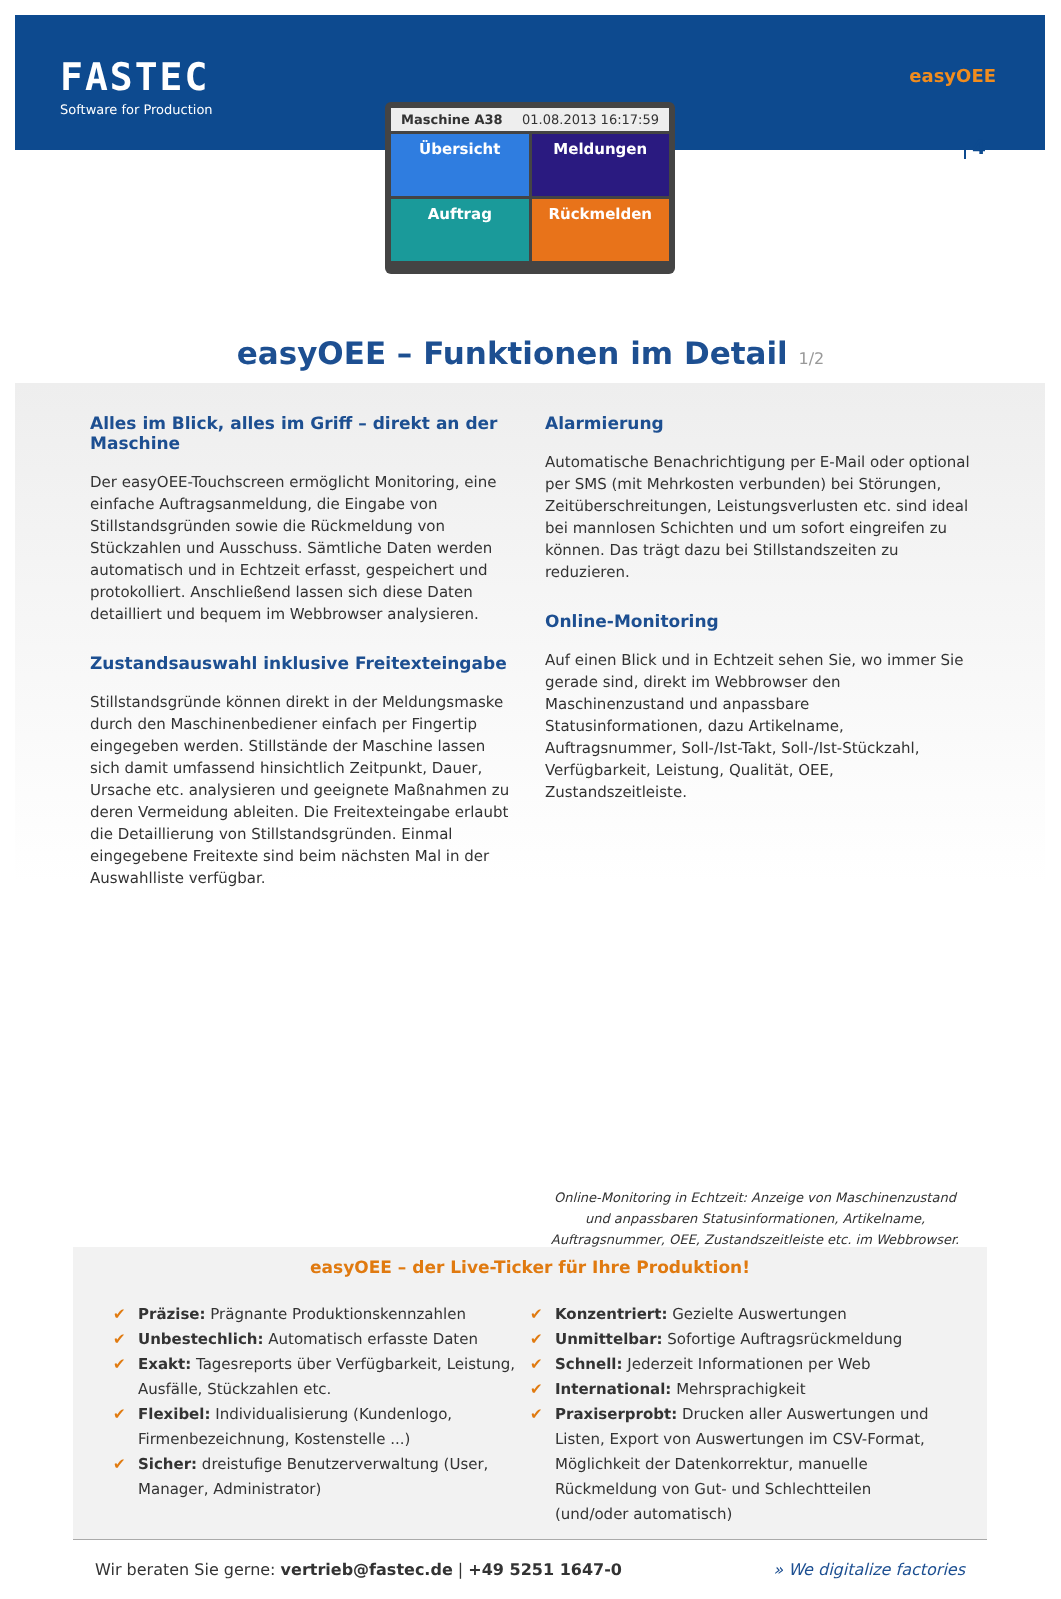FASTEC
Software for Production
easyOEE
4
Maschine A38 01.08.2013 16:17:59
Übersicht
Meldungen
Auftrag
Rückmelden
easyOEE – Funktionen im Detail 1/2
Alles im Blick, alles im Griff – direkt an der Maschine
Der easyOEE-Touchscreen ermöglicht Monitoring, eine einfache Auftragsanmeldung, die Eingabe von Stillstandsgründen sowie die Rückmeldung von Stückzahlen und Ausschuss. Sämtliche Daten werden automatisch und in Echtzeit erfasst, gespeichert und protokolliert. Anschließend lassen sich diese Daten detailliert und bequem im Webbrowser analysieren.
Zustandsauswahl inklusive Freitexteingabe
Stillstandsgründe können direkt in der Meldungsmaske durch den Maschinenbediener einfach per Fingertip eingegeben werden. Stillstände der Maschine lassen sich damit umfassend hinsichtlich Zeitpunkt, Dauer, Ursache etc. analysieren und geeignete Maßnahmen zu deren Vermeidung ableiten. Die Freitexteingabe erlaubt die Detaillierung von Stillstandsgründen. Einmal eingegebene Freitexte sind beim nächsten Mal in der Auswahlliste verfügbar.
Alarmierung
Automatische Benachrichtigung per E-Mail oder optional per SMS (mit Mehrkosten verbunden) bei Störungen, Zeitüberschreitungen, Leistungsverlusten etc. sind ideal bei mannlosen Schichten und um sofort eingreifen zu können. Das trägt dazu bei Stillstandszeiten zu reduzieren.
Online-Monitoring
Auf einen Blick und in Echtzeit sehen Sie, wo immer Sie gerade sind, direkt im Webbrowser den Maschinenzustand und anpassbare Statusinformationen, dazu Artikelname, Auftragsnummer, Soll-/Ist-Takt, Soll-/Ist-Stückzahl, Verfügbarkeit, Leistung, Qualität, OEE, Zustandszeitleiste.
Online-Monitoring in Echtzeit: Anzeige von Maschinenzustand und anpassbaren Statusinformationen, Artikelname, Auftragsnummer, OEE, Zustandszeitleiste etc. im Webbrowser.
easyOEE – der Live-Ticker für Ihre Produktion!
✔ Präzise: Prägnante Produktionskennzahlen
✔ Unbestechlich: Automatisch erfasste Daten
✔ Exakt: Tagesreports über Verfügbarkeit, Leistung, Ausfälle, Stückzahlen etc.
✔ Flexibel: Individualisierung (Kundenlogo, Firmenbezeichnung, Kostenstelle ...)
✔ Sicher: dreistufige Benutzerverwaltung (User, Manager, Administrator)
✔ Konzentriert: Gezielte Auswertungen
✔ Unmittelbar: Sofortige Auftragsrückmeldung
✔ Schnell: Jederzeit Informationen per Web
✔ International: Mehrsprachigkeit
✔ Praxiserprobt: Drucken aller Auswertungen und Listen, Export von Auswertungen im CSV-Format, Möglichkeit der Datenkorrektur, manuelle Rückmeldung von Gut- und Schlechtteilen (und/oder automatisch)
Wir beraten Sie gerne: vertrieb@fastec.de | +49 5251 1647-0 » We digitalize factories